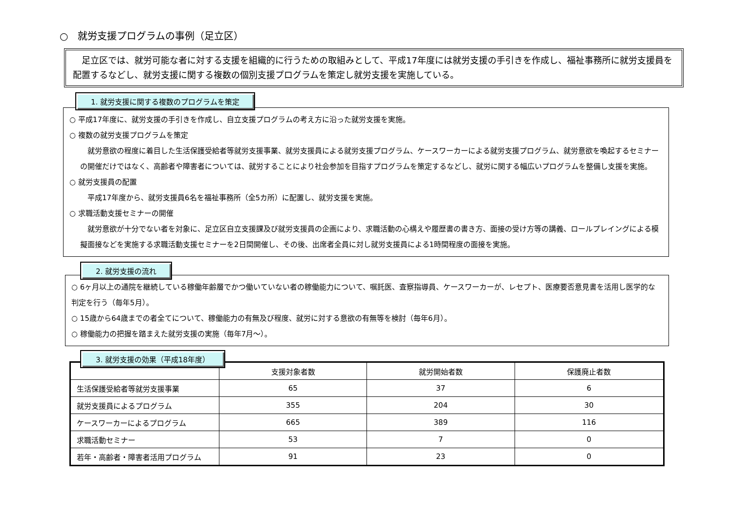○　就労支援プログラムの事例（足立区）
　足立区では、就労可能な者に対する支援を組織的に行うための取組みとして、平成17年度には就労支援の手引きを作成し、福祉事務所に就労支援員を配置するなどし、就労支援に関する複数の個別支援プログラムを策定し就労支援を実施している。
1. 就労支援に関する複数のプログラムを策定
○ 平成17年度に、就労支援の手引きを作成し、自立支援プログラムの考え方に沿った就労支援を実施。
○ 複数の就労支援プログラムを策定
　就労意欲の程度に着目した生活保護受給者等就労支援事業、就労支援員による就労支援プログラム、ケースワーカーによる就労支援プログラム、就労意欲を喚起するセミナーの開催だけではなく、高齢者や障害者については、就労することにより社会参加を目指すプログラムを策定するなどし、就労に関する幅広いプログラムを整備し支援を実施。
○ 就労支援員の配置
　平成17年度から、就労支援員6名を福祉事務所（全5カ所）に配置し、就労支援を実施。
○ 求職活動支援セミナーの開催
　就労意欲が十分でない者を対象に、足立区自立支援課及び就労支援員の企画により、求職活動の心構えや履歴書の書き方、面接の受け方等の講義、ロールプレイングによる模擬面接などを実施する求職活動支援セミナーを2日間開催し、その後、出席者全員に対し就労支援員による1時間程度の面接を実施。
2. 就労支援の流れ
○ 6ヶ月以上の通院を継続している稼働年齢層でかつ働いていない者の稼働能力について、嘱託医、査察指導員、ケースワーカーが、レセプト、医療要否意見書を活用し医学的な判定を行う（毎年5月）。
○ 15歳から64歳までの者全てについて、稼働能力の有無及び程度、就労に対する意欲の有無等を検討（毎年6月）。
○ 稼働能力の把握を踏まえた就労支援の実施（毎年7月～）。
3. 就労支援の効果（平成18年度）
| | 支援対象者数 | 就労開始者数 | 保護廃止者数 |
| --- | --- | --- | --- |
| 生活保護受給者等就労支援事業 | 65 | 37 | 6 |
| 就労支援員によるプログラム | 355 | 204 | 30 |
| ケースワーカーによるプログラム | 665 | 389 | 116 |
| 求職活動セミナー | 53 | 7 | 0 |
| 若年・高齢者・障害者活用プログラム | 91 | 23 | 0 |